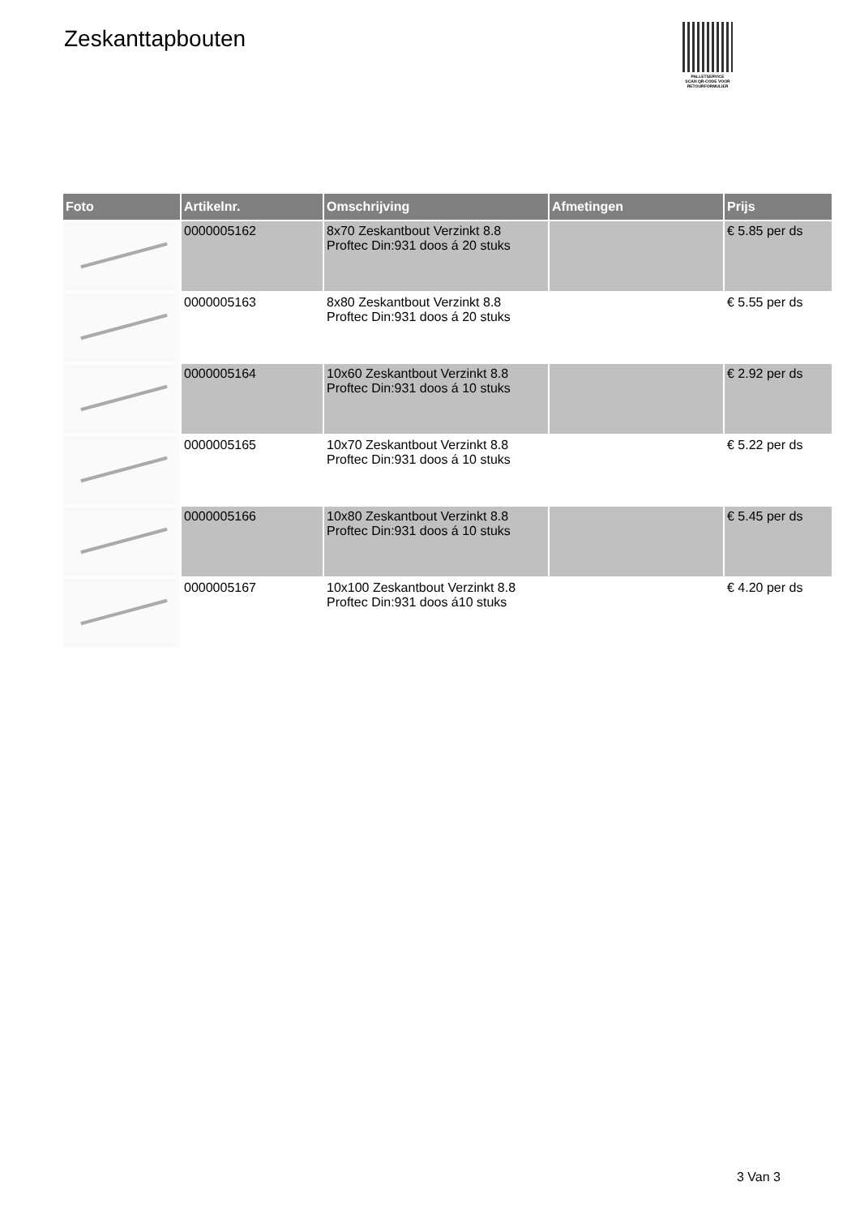Zeskanttapbouten
PALLETSERVICE
SCAN QR-CODE VOOR
RETOURFORMULIER
| Foto | Artikelnr. | Omschrijving | Afmetingen | Prijs |
| --- | --- | --- | --- | --- |
| | 0000005162 | 8x70 Zeskantbout Verzinkt 8.8 Proftec Din:931 doos á 20 stuks | | € 5.85 per ds |
| | 0000005163 | 8x80 Zeskantbout Verzinkt 8.8 Proftec Din:931 doos á 20 stuks | | € 5.55 per ds |
| | 0000005164 | 10x60 Zeskantbout Verzinkt 8.8 Proftec Din:931 doos á 10 stuks | | € 2.92 per ds |
| | 0000005165 | 10x70 Zeskantbout Verzinkt 8.8 Proftec Din:931 doos á 10 stuks | | € 5.22 per ds |
| | 0000005166 | 10x80 Zeskantbout Verzinkt 8.8 Proftec Din:931 doos á 10 stuks | | € 5.45 per ds |
| | 0000005167 | 10x100 Zeskantbout Verzinkt 8.8 Proftec Din:931 doos á10 stuks | | € 4.20 per ds |
3 Van 3